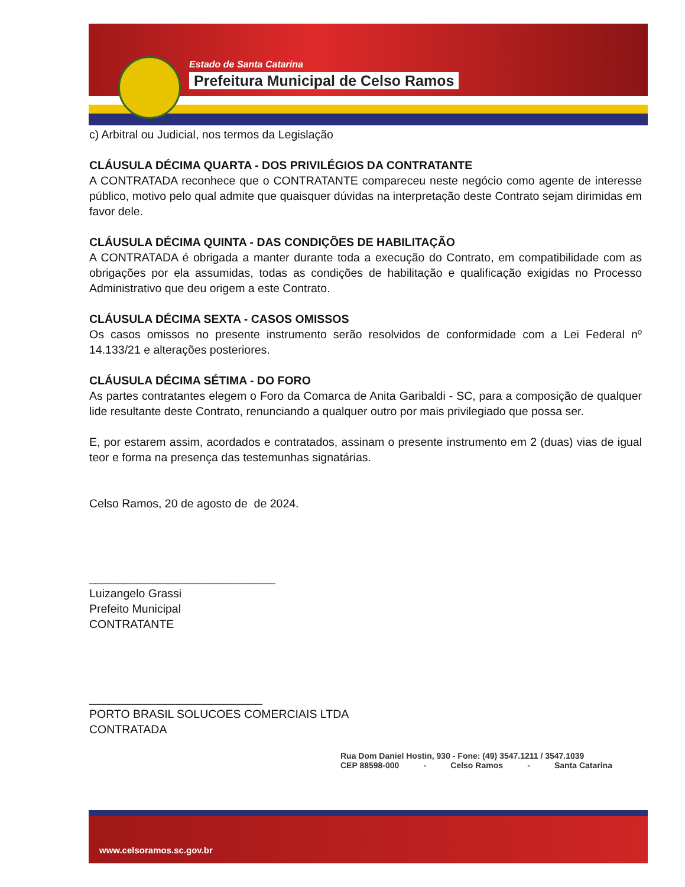Estado de Santa Catarina
Prefeitura Municipal de Celso Ramos
c) Arbitral ou Judicial, nos termos da Legislação
CLÁUSULA DÉCIMA QUARTA - DOS PRIVILÉGIOS DA CONTRATANTE
A CONTRATADA reconhece que o CONTRATANTE compareceu neste negócio como agente de interesse público, motivo pelo qual admite que quaisquer dúvidas na interpretação deste Contrato sejam dirimidas em favor dele.
CLÁUSULA DÉCIMA QUINTA - DAS CONDIÇÕES DE HABILITAÇÃO
A CONTRATADA é obrigada a manter durante toda a execução do Contrato, em compatibilidade com as obrigações por ela assumidas, todas as condições de habilitação e qualificação exigidas no Processo Administrativo que deu origem a este Contrato.
CLÁUSULA DÉCIMA SEXTA - CASOS OMISSOS
Os casos omissos no presente instrumento serão resolvidos de conformidade com a Lei Federal nº 14.133/21 e alterações posteriores.
CLÁUSULA DÉCIMA SÉTIMA - DO FORO
As partes contratantes elegem o Foro da Comarca de Anita Garibaldi - SC, para a composição de qualquer lide resultante deste Contrato, renunciando a qualquer outro por mais privilegiado que possa ser.
E, por estarem assim, acordados e contratados, assinam o presente instrumento em 2 (duas) vias de igual teor e forma na presença das testemunhas signatárias.
Celso Ramos, 20 de agosto de de 2024.
_____________________________
Luizangelo Grassi
Prefeito Municipal
CONTRATANTE
___________________________
PORTO BRASIL SOLUCOES COMERCIAIS LTDA
CONTRATADA
Rua Dom Daniel Hostin, 930 - Fone: (49) 3547.1211 / 3547.1039
CEP 88598-000 - Celso Ramos - Santa Catarina
www.celsoramos.sc.gov.br